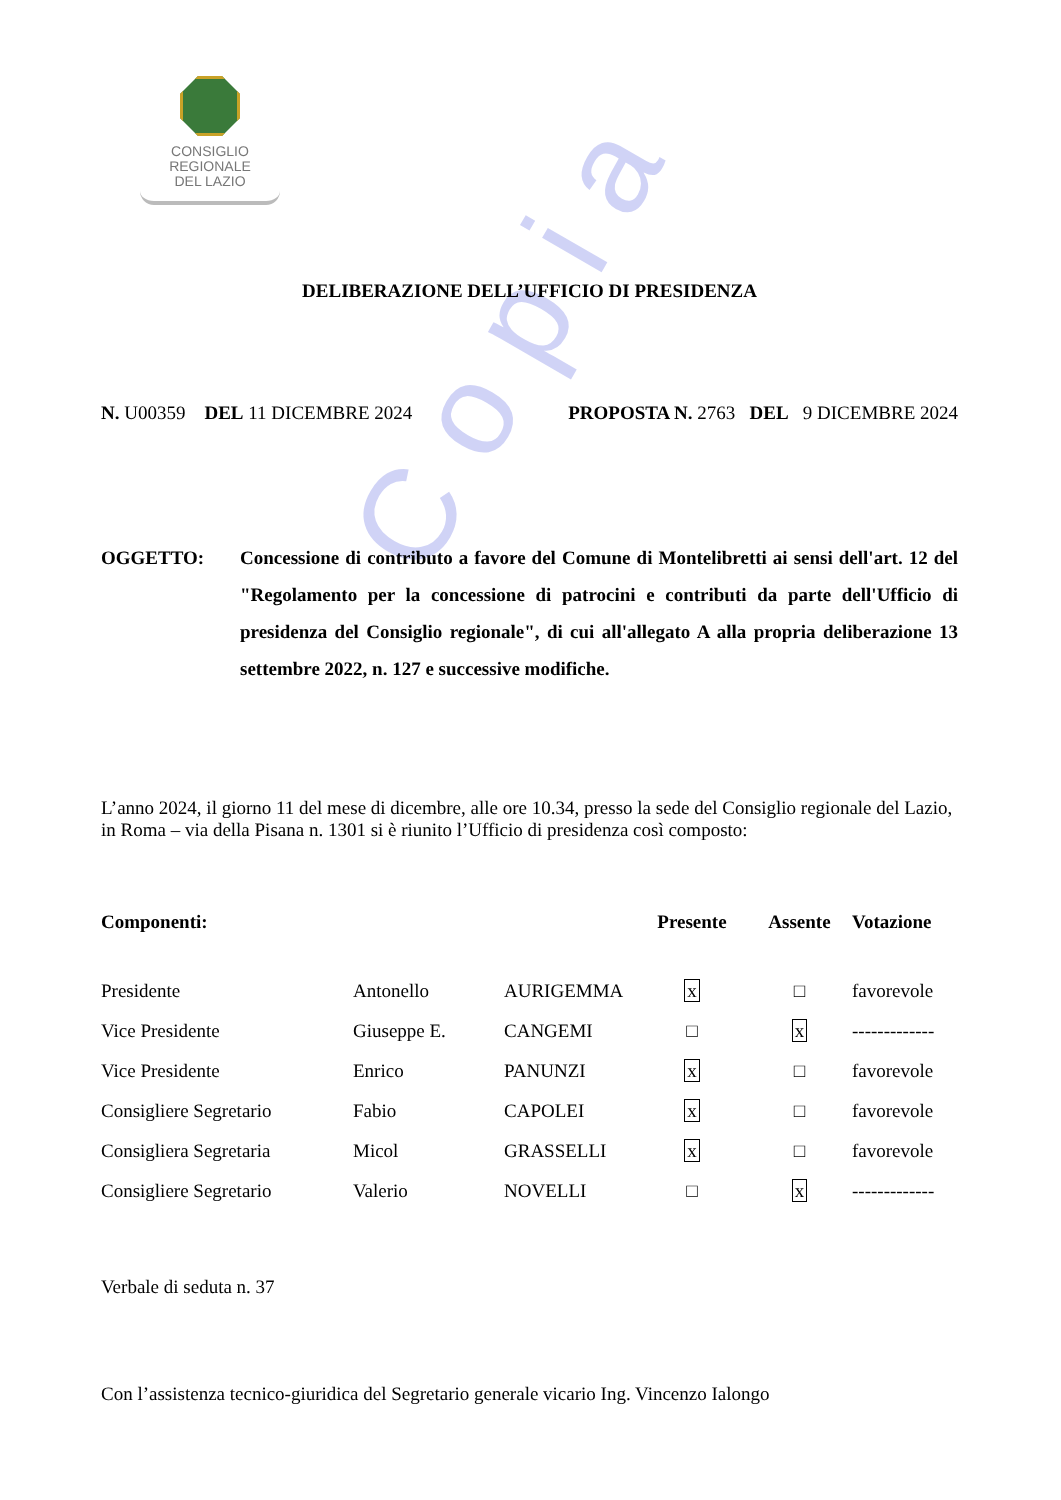CONSIGLIO
REGIONALE
DEL LAZIO
C o p i a
DELIBERAZIONE DELL’UFFICIO DI PRESIDENZA
N. U00359 DEL 11 DICEMBRE 2024 PROPOSTA N. 2763 DEL 9 DICEMBRE 2024
OGGETTO: Concessione di contributo a favore del Comune di Montelibretti ai sensi dell'art. 12 del "Regolamento per la concessione di patrocini e contributi da parte dell'Ufficio di presidenza del Consiglio regionale", di cui all'allegato A alla propria deliberazione 13 settembre 2022, n. 127 e successive modifiche.
L’anno 2024, il giorno 11 del mese di dicembre, alle ore 10.34, presso la sede del Consiglio regionale del Lazio, in Roma – via della Pisana n. 1301 si è riunito l’Ufficio di presidenza così composto:
| Componenti: | | | Presente | Assente | Votazione |
| --- | --- | --- | --- | --- | --- |
| Presidente | Antonello | AURIGEMMA | x | □ | favorevole |
| Vice Presidente | Giuseppe E. | CANGEMI | □ | x | ------------- |
| Vice Presidente | Enrico | PANUNZI | x | □ | favorevole |
| Consigliere Segretario | Fabio | CAPOLEI | x | □ | favorevole |
| Consigliera Segretaria | Micol | GRASSELLI | x | □ | favorevole |
| Consigliere Segretario | Valerio | NOVELLI | □ | x | ------------- |
Verbale di seduta n. 37
Con l’assistenza tecnico-giuridica del Segretario generale vicario Ing. Vincenzo Ialongo